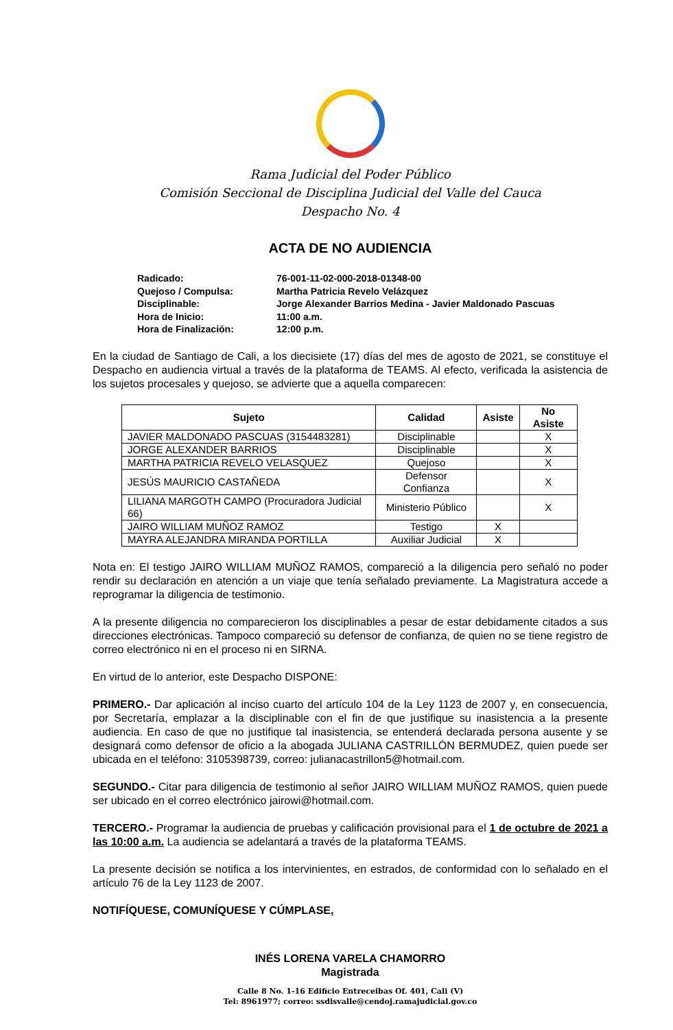Rama Judicial del Poder Público
Comisión Seccional de Disciplina Judicial del Valle del Cauca
Despacho No. 4
ACTA DE NO AUDIENCIA
Radicado: 76-001-11-02-000-2018-01348-00
Quejoso / Compulsa: Martha Patricia Revelo Velázquez
Disciplinable: Jorge Alexander Barrios Medina - Javier Maldonado Pascuas
Hora de Inicio: 11:00 a.m.
Hora de Finalización: 12:00 p.m.
En la ciudad de Santiago de Cali, a los diecisiete (17) días del mes de agosto de 2021, se constituye el Despacho en audiencia virtual a través de la plataforma de TEAMS. Al efecto, verificada la asistencia de los sujetos procesales y quejoso, se advierte que a aquella comparecen:
| Sujeto | Calidad | Asiste | No Asiste |
| --- | --- | --- | --- |
| JAVIER MALDONADO PASCUAS (3154483281) | Disciplinable | | X |
| JORGE ALEXANDER BARRIOS | Disciplinable | | X |
| MARTHA PATRICIA REVELO VELASQUEZ | Quejoso | | X |
| JESÚS MAURICIO CASTAÑEDA | Defensor Confianza | | X |
| LILIANA MARGOTH CAMPO (Procuradora Judicial 66) | Ministerio Público | | X |
| JAIRO WILLIAM MUÑOZ RAMOZ | Testigo | X | |
| MAYRA ALEJANDRA MIRANDA PORTILLA | Auxiliar Judicial | X | |
Nota en: El testigo JAIRO WILLIAM MUÑOZ RAMOS, compareció a la diligencia pero señaló no poder rendir su declaración en atención a un viaje que tenía señalado previamente. La Magistratura accede a reprogramar la diligencia de testimonio.
A la presente diligencia no comparecieron los disciplinables a pesar de estar debidamente citados a sus direcciones electrónicas. Tampoco compareció su defensor de confianza, de quien no se tiene registro de correo electrónico ni en el proceso ni en SIRNA.
En virtud de lo anterior, este Despacho DISPONE:
PRIMERO.- Dar aplicación al inciso cuarto del artículo 104 de la Ley 1123 de 2007 y, en consecuencia, por Secretaría, emplazar a la disciplinable con el fin de que justifique su inasistencia a la presente audiencia. En caso de que no justifique tal inasistencia, se entenderá declarada persona ausente y se designará como defensor de oficio a la abogada JULIANA CASTRILLÓN BERMUDEZ, quien puede ser ubicada en el teléfono: 3105398739, correo: julianacastrillon5@hotmail.com.
SEGUNDO.- Citar para diligencia de testimonio al señor JAIRO WILLIAM MUÑOZ RAMOS, quien puede ser ubicado en el correo electrónico jairowi@hotmail.com.
TERCERO.- Programar la audiencia de pruebas y calificación provisional para el 1 de octubre de 2021 a las 10:00 a.m. La audiencia se adelantará a través de la plataforma TEAMS.
La presente decisión se notifica a los intervinientes, en estrados, de conformidad con lo señalado en el artículo 76 de la Ley 1123 de 2007.
NOTIFÍQUESE, COMUNÍQUESE Y CÚMPLASE,
INÉS LORENA VARELA CHAMORRO
Magistrada
Calle 8 No. 1-16 Edificio Entreceibas Of. 401, Cali (V)
Tel: 8961977; correo: ssdisvalle@cendoj.ramajudicial.gov.co